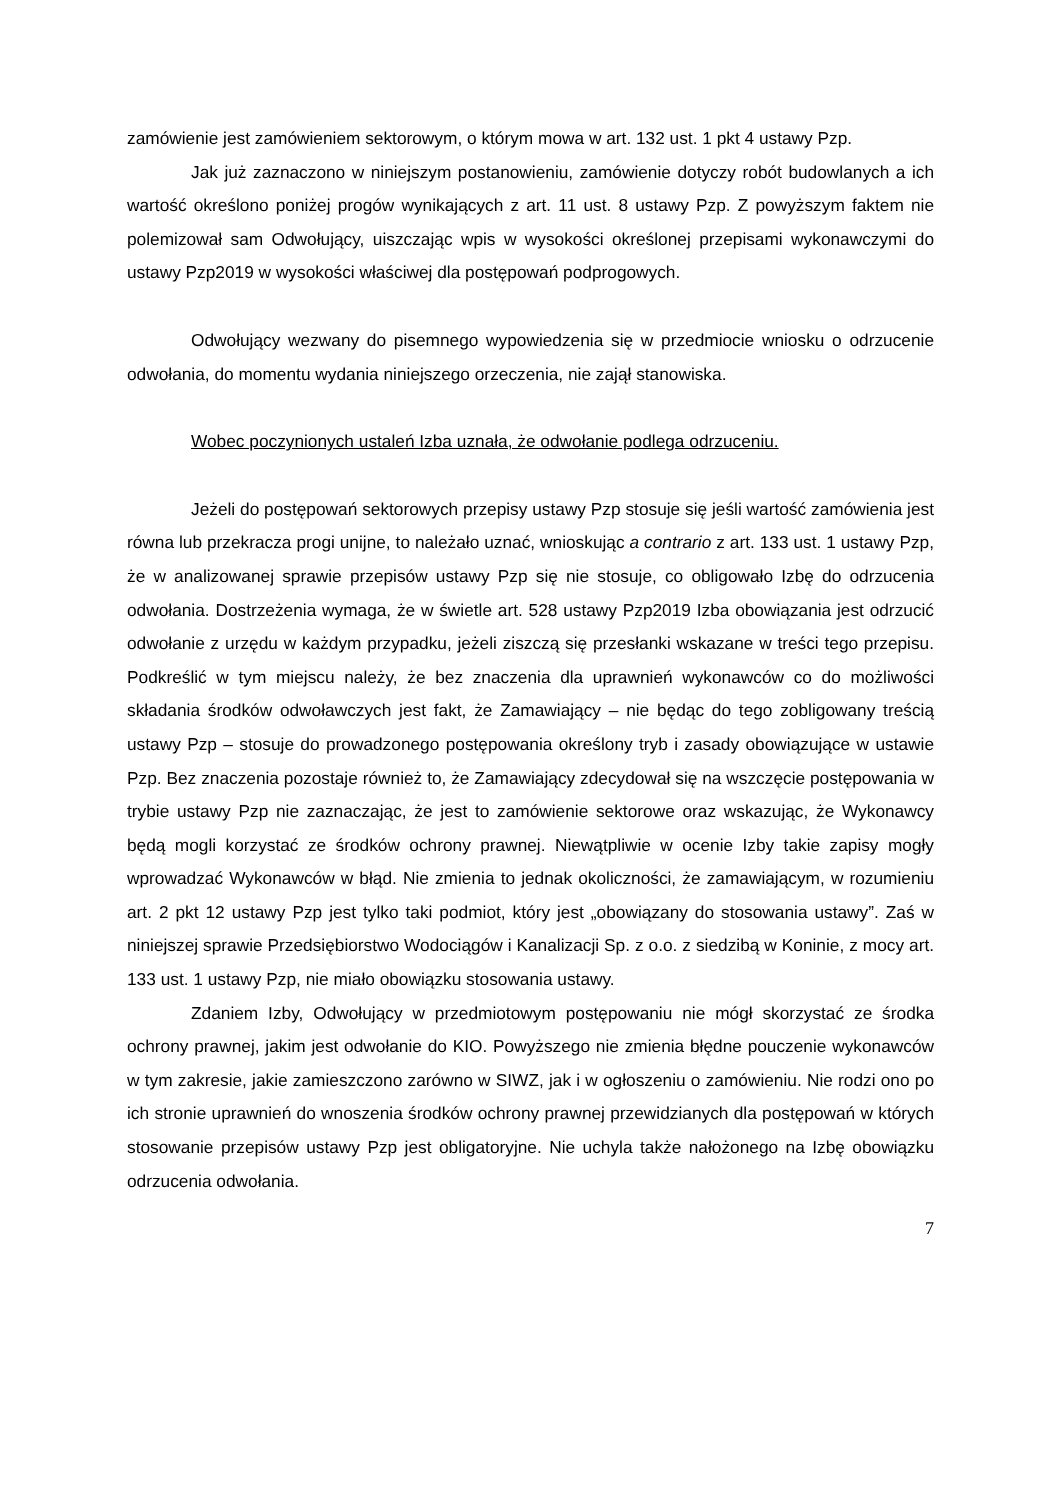zamówienie jest zamówieniem sektorowym, o którym mowa w art. 132 ust. 1 pkt 4 ustawy Pzp.
Jak już zaznaczono w niniejszym postanowieniu, zamówienie dotyczy robót budowlanych a ich wartość określono poniżej progów wynikających z art. 11 ust. 8 ustawy Pzp. Z powyższym faktem nie polemizował sam Odwołujący, uiszczając wpis w wysokości określonej przepisami wykonawczymi do ustawy Pzp2019 w wysokości właściwej dla postępowań podprogowych.
Odwołujący wezwany do pisemnego wypowiedzenia się w przedmiocie wniosku o odrzucenie odwołania, do momentu wydania niniejszego orzeczenia, nie zajął stanowiska.
Wobec poczynionych ustaleń Izba uznała, że odwołanie podlega odrzuceniu.
Jeżeli do postępowań sektorowych przepisy ustawy Pzp stosuje się jeśli wartość zamówienia jest równa lub przekracza progi unijne, to należało uznać, wnioskując a contrario z art. 133 ust. 1 ustawy Pzp, że w analizowanej sprawie przepisów ustawy Pzp się nie stosuje, co obligowało Izbę do odrzucenia odwołania. Dostrzeżenia wymaga, że w świetle art. 528 ustawy Pzp2019 Izba obowiązania jest odrzucić odwołanie z urzędu w każdym przypadku, jeżeli ziszczą się przesłanki wskazane w treści tego przepisu. Podkreślić w tym miejscu należy, że bez znaczenia dla uprawnień wykonawców co do możliwości składania środków odwoławczych jest fakt, że Zamawiający – nie będąc do tego zobligowany treścią ustawy Pzp – stosuje do prowadzonego postępowania określony tryb i zasady obowiązujące w ustawie Pzp. Bez znaczenia pozostaje również to, że Zamawiający zdecydował się na wszczęcie postępowania w trybie ustawy Pzp nie zaznaczając, że jest to zamówienie sektorowe oraz wskazując, że Wykonawcy będą mogli korzystać ze środków ochrony prawnej. Niewątpliwie w ocenie Izby takie zapisy mogły wprowadzać Wykonawców w błąd. Nie zmienia to jednak okoliczności, że zamawiającym, w rozumieniu art. 2 pkt 12 ustawy Pzp jest tylko taki podmiot, który jest „obowiązany do stosowania ustawy”. Zaś w niniejszej sprawie Przedsiębiorstwo Wodociągów i Kanalizacji Sp. z o.o. z siedzibą w Koninie, z mocy art. 133 ust. 1 ustawy Pzp, nie miało obowiązku stosowania ustawy.
Zdaniem Izby, Odwołujący w przedmiotowym postępowaniu nie mógł skorzystać ze środka ochrony prawnej, jakim jest odwołanie do KIO. Powyższego nie zmienia błędne pouczenie wykonawców w tym zakresie, jakie zamieszczono zarówno w SIWZ, jak i w ogłoszeniu o zamówieniu. Nie rodzi ono po ich stronie uprawnień do wnoszenia środków ochrony prawnej przewidzianych dla postępowań w których stosowanie przepisów ustawy Pzp jest obligatoryjne. Nie uchyla także nałożonego na Izbę obowiązku odrzucenia odwołania.
7